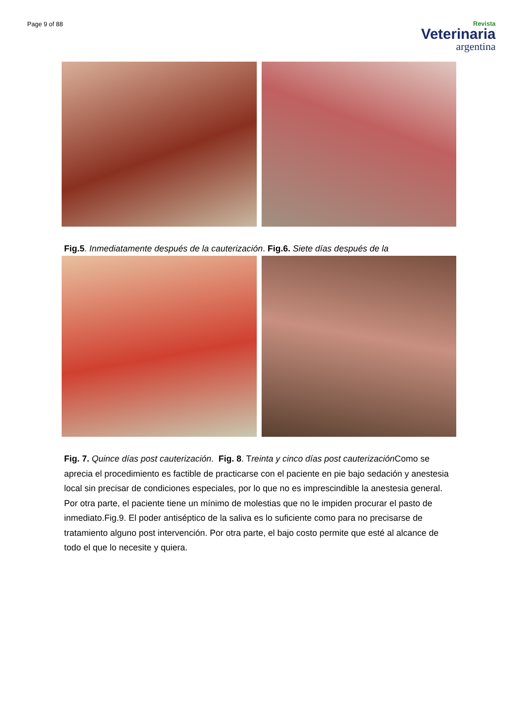Page 9 of 88
Revista
Veterinaria
argentina
Fig.5. Inmediatamente después de la cauterización. Fig.6. Siete días después de la
Fig. 7. Quince días post cauterización. Fig. 8. Treinta y cinco días post cauterización Como se aprecia el procedimiento es factible de practicarse con el paciente en pie bajo sedación y anestesia local sin precisar de condiciones especiales, por lo que no es imprescindible la anestesia general. Por otra parte, el paciente tiene un mínimo de molestias que no le impiden procurar el pasto de inmediato.Fig.9. El poder antiséptico de la saliva es lo suficiente como para no precisarse de tratamiento alguno post intervención. Por otra parte, el bajo costo permite que esté al alcance de todo el que lo necesite y quiera.